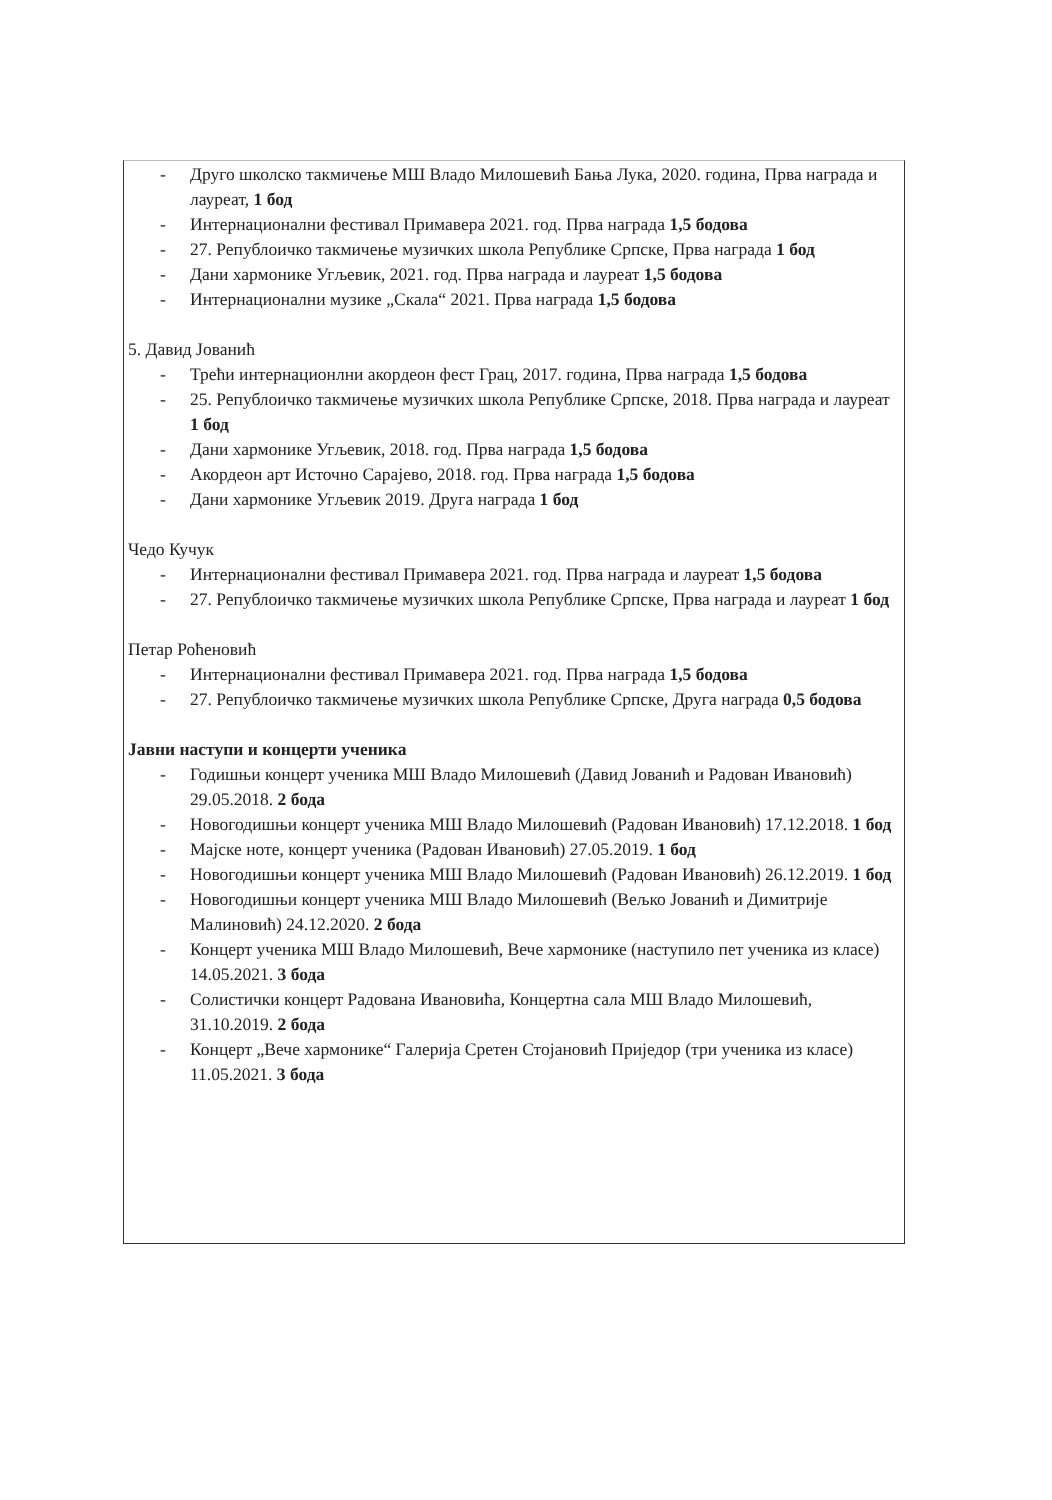- Друго школско такмичење МШ Владо Милошевић Бања Лука, 2020. година, Прва награда и лауреат, 1 бод
- Интернационални фестивал Примавера 2021. год. Прва награда 1,5 бодова
- 27. Републоичко такмичење музичких школа Републике Српске, Прва награда 1 бод
- Дани хармонике Угљевик, 2021. год. Прва награда и лауреат 1,5 бодова
- Интернационални музике „Скала“ 2021. Прва награда 1,5 бодова
5. Давид Јованић
- Трећи интернационлни акордеон фест Грац, 2017. година, Прва награда 1,5 бодова
- 25. Републоичко такмичење музичких школа Републике Српске, 2018. Прва награда и лауреат 1 бод
- Дани хармонике Угљевик, 2018. год. Прва награда 1,5 бодова
- Акордеон арт Источно Сарајево, 2018. год. Прва награда 1,5 бодова
- Дани хармонике Угљевик 2019. Друга награда 1 бод
Чедо Кучук
- Интернационални фестивал Примавера 2021. год. Прва награда и лауреат 1,5 бодова
- 27. Републоичко такмичење музичких школа Републике Српске, Прва награда и лауреат 1 бод
Петар Роћеновић
- Интернационални фестивал Примавера 2021. год. Прва награда 1,5 бодова
- 27. Републоичко такмичење музичких школа Републике Српске, Друга награда 0,5 бодова
Јавни наступи и концерти ученика
- Годишњи концерт ученика МШ Владо Милошевић (Давид Јованић и Радован Ивановић) 29.05.2018. 2 бода
- Новогодишњи концерт ученика МШ Владо Милошевић (Радован Ивановић) 17.12.2018. 1 бод
- Мајске ноте, концерт ученика (Радован Ивановић) 27.05.2019. 1 бод
- Новогодишњи концерт ученика МШ Владо Милошевић (Радован Ивановић) 26.12.2019. 1 бод
- Новогодишњи концерт ученика МШ Владо Милошевић (Вељко Јованић и Димитрије Малиновић) 24.12.2020. 2 бода
- Концерт ученика МШ Владо Милошевић, Вече хармонике (наступило пет ученика из класе) 14.05.2021. 3 бода
- Солистички концерт Радована Ивановића, Концертна сала МШ Владо Милошевић, 31.10.2019. 2 бода
- Концерт „Вече хармонике“ Галерија Сретен Стојановић Приједор (три ученика из класе) 11.05.2021. 3 бода